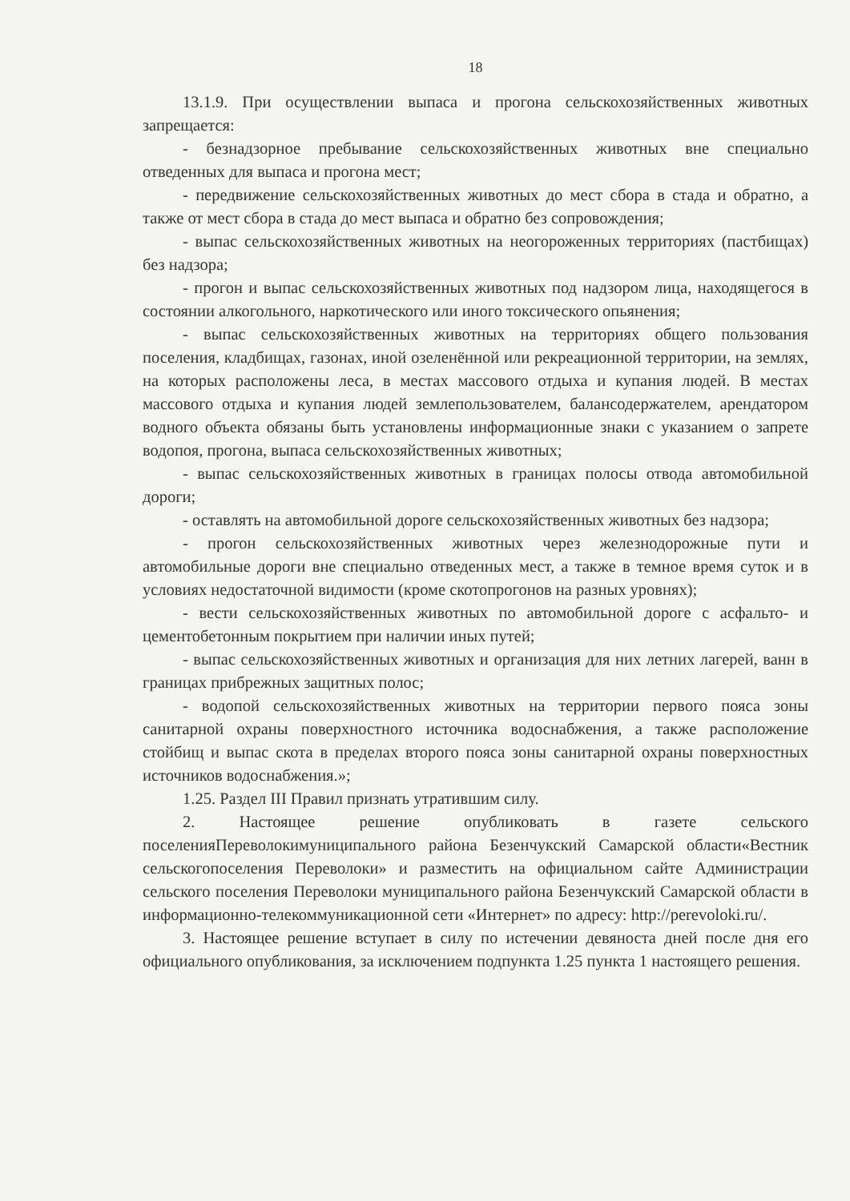18
13.1.9. При осуществлении выпаса и прогона сельскохозяйственных животных запрещается:
- безнадзорное пребывание сельскохозяйственных животных вне специально отведенных для выпаса и прогона мест;
- передвижение сельскохозяйственных животных до мест сбора в стада и обратно, а также от мест сбора в стада до мест выпаса и обратно без сопровождения;
- выпас сельскохозяйственных животных на неогороженных территориях (пастбищах) без надзора;
- прогон и выпас сельскохозяйственных животных под надзором лица, находящегося в состоянии алкогольного, наркотического или иного токсического опьянения;
- выпас сельскохозяйственных животных на территориях общего пользования поселения, кладбищах, газонах, иной озеленённой или рекреационной территории, на землях, на которых расположены леса, в местах массового отдыха и купания людей. В местах массового отдыха и купания людей землепользователем, балансодержателем, арендатором водного объекта обязаны быть установлены информационные знаки с указанием о запрете водопоя, прогона, выпаса сельскохозяйственных животных;
- выпас сельскохозяйственных животных в границах полосы отвода автомобильной дороги;
- оставлять на автомобильной дороге сельскохозяйственных животных без надзора;
- прогон сельскохозяйственных животных через железнодорожные пути и автомобильные дороги вне специально отведенных мест, а также в темное время суток и в условиях недостаточной видимости (кроме скотопрогонов на разных уровнях);
- вести сельскохозяйственных животных по автомобильной дороге с асфальто- и цементобетонным покрытием при наличии иных путей;
- выпас сельскохозяйственных животных и организация для них летних лагерей, ванн в границах прибрежных защитных полос;
- водопой сельскохозяйственных животных на территории первого пояса зоны санитарной охраны поверхностного источника водоснабжения, а также расположение стойбищ и выпас скота в пределах второго пояса зоны санитарной охраны поверхностных источников водоснабжения.»;
1.25. Раздел III Правил признать утратившим силу.
2. Настоящее решение опубликовать в газете сельского поселенияПереволокимуниципального района Безенчукский Самарской области«Вестник сельскогопоселения Переволоки» и разместить на официальном сайте Администрации сельского поселения Переволоки муниципального района Безенчукский Самарской области в информационно-телекоммуникационной сети «Интернет» по адресу: http://perevoloki.ru/.
3. Настоящее решение вступает в силу по истечении девяноста дней после дня его официального опубликования, за исключением подпункта 1.25 пункта 1 настоящего решения.